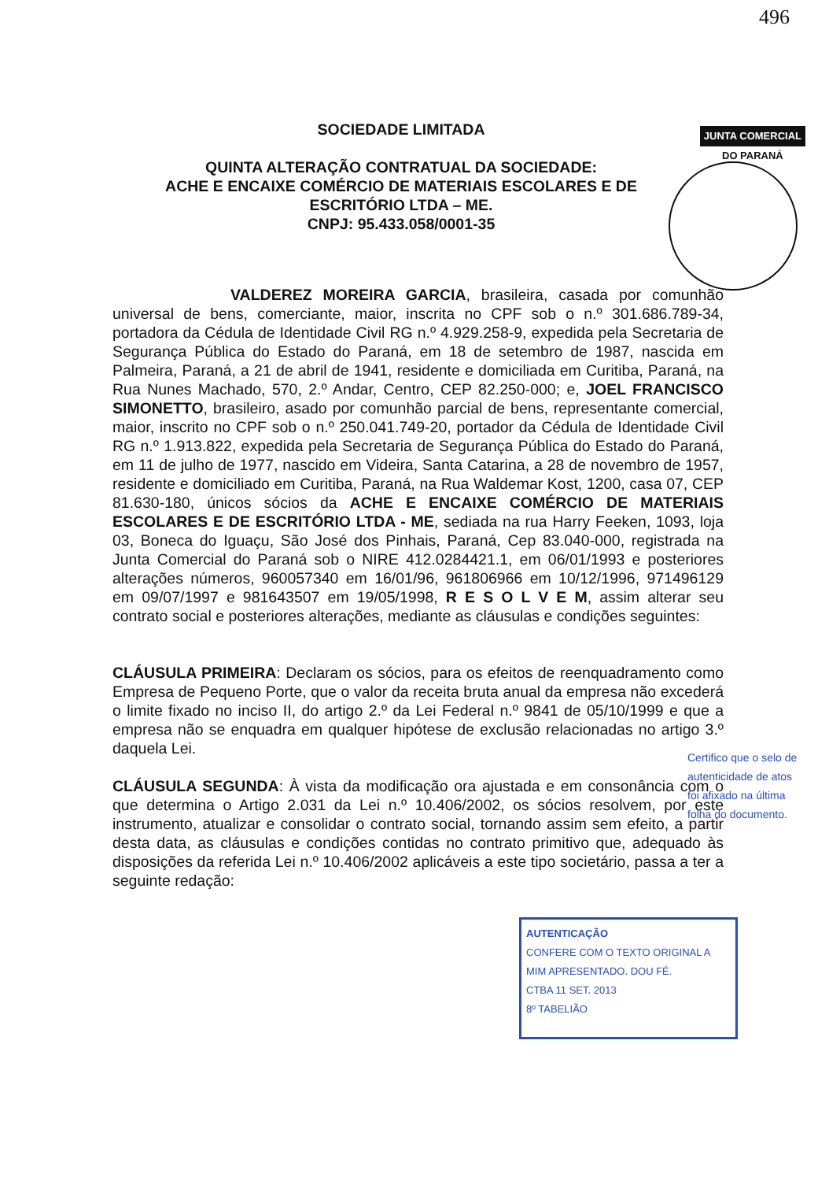496
SOCIEDADE LIMITADA
QUINTA ALTERAÇÃO CONTRATUAL DA SOCIEDADE:
ACHE E ENCAIXE COMÉRCIO DE MATERIAIS ESCOLARES E DE
ESCRITÓRIO LTDA – ME.
CNPJ: 95.433.058/0001-35
JUNTA COMERCIAL
DO PARANÁ
VALDEREZ MOREIRA GARCIA, brasileira, casada por comunhão universal de bens, comerciante, maior, inscrita no CPF sob o n.º 301.686.789-34, portadora da Cédula de Identidade Civil RG n.º 4.929.258-9, expedida pela Secretaria de Segurança Pública do Estado do Paraná, em 18 de setembro de 1987, nascida em Palmeira, Paraná, a 21 de abril de 1941, residente e domiciliada em Curitiba, Paraná, na Rua Nunes Machado, 570, 2.º Andar, Centro, CEP 82.250-000; e, JOEL FRANCISCO SIMONETTO, brasileiro, asado por comunhão parcial de bens, representante comercial, maior, inscrito no CPF sob o n.º 250.041.749-20, portador da Cédula de Identidade Civil RG n.º 1.913.822, expedida pela Secretaria de Segurança Pública do Estado do Paraná, em 11 de julho de 1977, nascido em Videira, Santa Catarina, a 28 de novembro de 1957, residente e domiciliado em Curitiba, Paraná, na Rua Waldemar Kost, 1200, casa 07, CEP 81.630-180, únicos sócios da ACHE E ENCAIXE COMÉRCIO DE MATERIAIS ESCOLARES E DE ESCRITÓRIO LTDA - ME, sediada na rua Harry Feeken, 1093, loja 03, Boneca do Iguaçu, São José dos Pinhais, Paraná, Cep 83.040-000, registrada na Junta Comercial do Paraná sob o NIRE 412.0284421.1, em 06/01/1993 e posteriores alterações números, 960057340 em 16/01/96, 961806966 em 10/12/1996, 971496129 em 09/07/1997 e 981643507 em 19/05/1998, R E S O L V E M, assim alterar seu contrato social e posteriores alterações, mediante as cláusulas e condições seguintes:
CLÁUSULA PRIMEIRA: Declaram os sócios, para os efeitos de reenquadramento como Empresa de Pequeno Porte, que o valor da receita bruta anual da empresa não excederá o limite fixado no inciso II, do artigo 2.º da Lei Federal n.º 9841 de 05/10/1999 e que a empresa não se enquadra em qualquer hipótese de exclusão relacionadas no artigo 3.º daquela Lei.
CLÁUSULA SEGUNDA: À vista da modificação ora ajustada e em consonância com o que determina o Artigo 2.031 da Lei n.º 10.406/2002, os sócios resolvem, por este instrumento, atualizar e consolidar o contrato social, tornando assim sem efeito, a partir desta data, as cláusulas e condições contidas no contrato primitivo que, adequado às disposições da referida Lei n.º 10.406/2002 aplicáveis a este tipo societário, passa a ter a seguinte redação:
Certifico que o selo de autenticidade de atos foi afixado na última folha do documento.
AUTENTICAÇÃO
CONFERE COM O TEXTO ORIGINAL A MIM APRESENTADO. DOU FÉ.
CTBA 11 SET. 2013
8º TABELIÃO